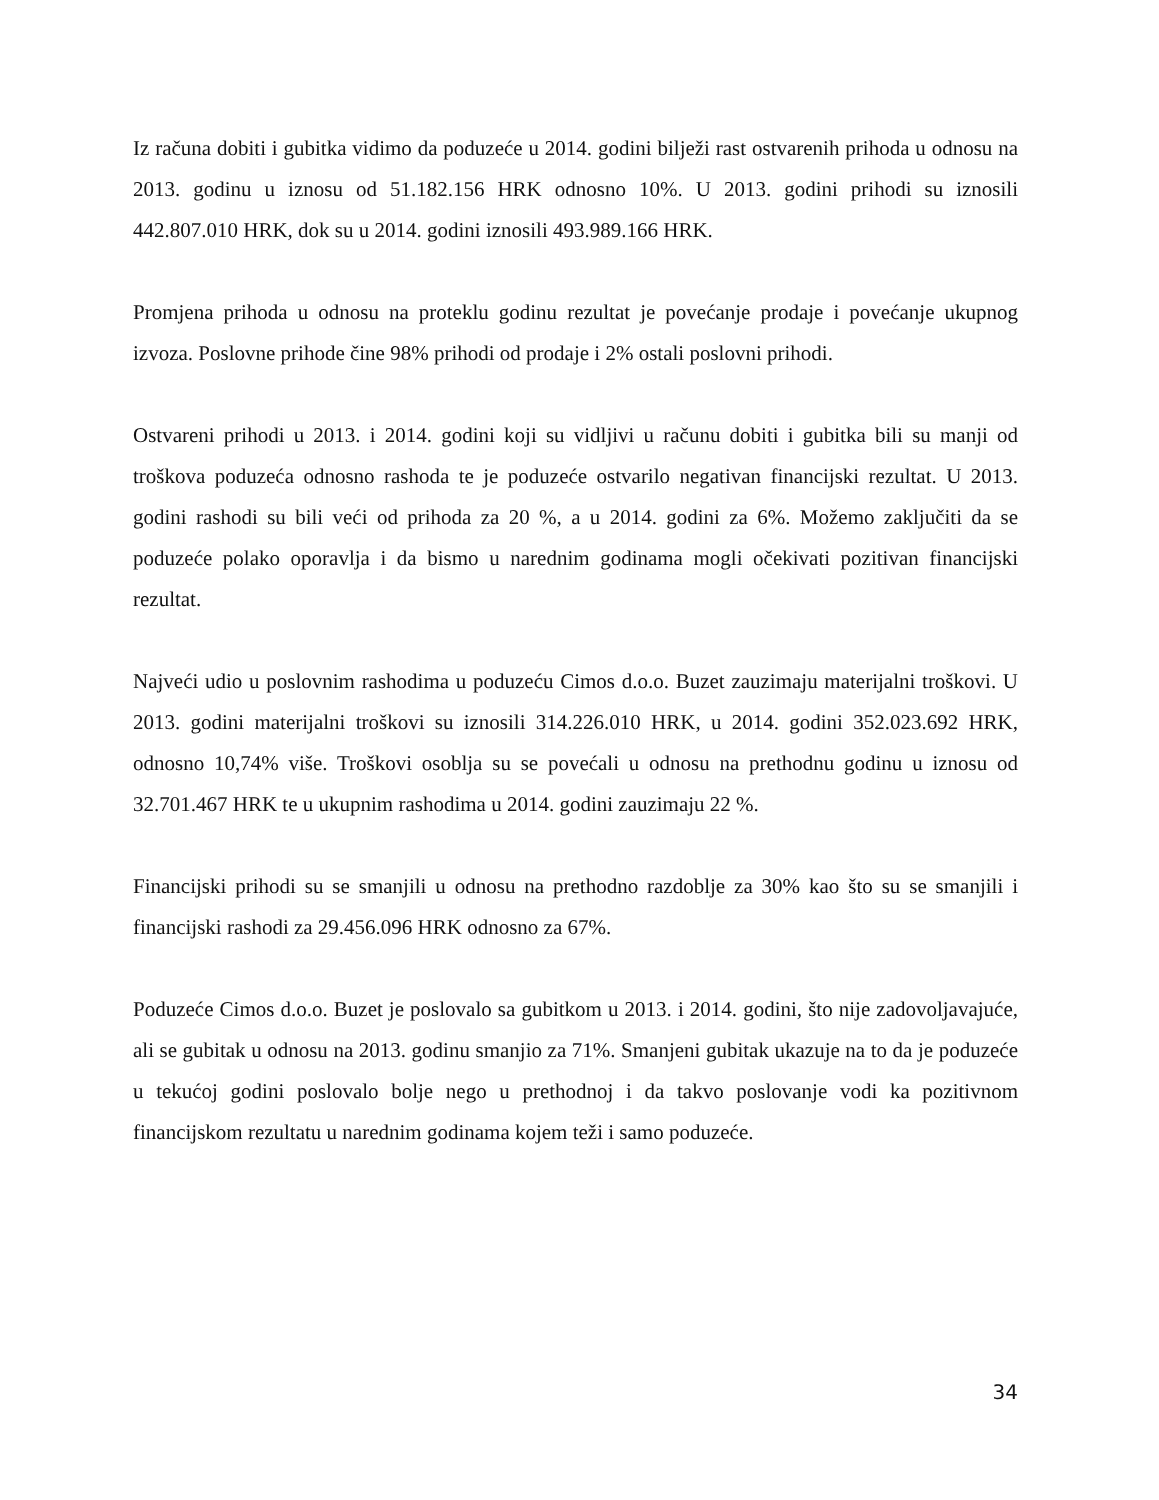Iz računa dobiti i gubitka vidimo da poduzeće u 2014. godini bilježi rast ostvarenih prihoda u odnosu na 2013. godinu u iznosu od 51.182.156 HRK odnosno 10%. U 2013. godini prihodi su iznosili 442.807.010 HRK, dok su u 2014. godini iznosili 493.989.166 HRK.
Promjena prihoda u odnosu na proteklu godinu rezultat je povećanje prodaje i povećanje ukupnog izvoza. Poslovne prihode čine 98% prihodi od prodaje i 2% ostali poslovni prihodi.
Ostvareni prihodi u 2013. i 2014. godini koji su vidljivi u računu dobiti i gubitka bili su manji od troškova poduzeća odnosno rashoda te je poduzeće ostvarilo negativan financijski rezultat. U 2013. godini rashodi su bili veći od prihoda za 20 %, a u 2014. godini za 6%. Možemo zaključiti da se poduzeće polako oporavlja i da bismo u narednim godinama mogli očekivati pozitivan financijski rezultat.
Najveći udio u poslovnim rashodima u poduzeću Cimos d.o.o. Buzet zauzimaju materijalni troškovi. U 2013. godini materijalni troškovi su iznosili 314.226.010 HRK, u 2014. godini 352.023.692 HRK, odnosno 10,74% više. Troškovi osoblja su se povećali u odnosu na prethodnu godinu u iznosu od 32.701.467 HRK te u ukupnim rashodima u 2014. godini zauzimaju 22 %.
Financijski prihodi su se smanjili u odnosu na prethodno razdoblje za 30% kao što su se smanjili i financijski rashodi za 29.456.096 HRK odnosno za 67%.
Poduzeće Cimos d.o.o. Buzet je poslovalo sa gubitkom u 2013. i 2014. godini, što nije zadovoljavajuće, ali se gubitak u odnosu na 2013. godinu smanjio za 71%. Smanjeni gubitak ukazuje na to da je poduzeće u tekućoj godini poslovalo bolje nego u prethodnoj i da takvo poslovanje vodi ka pozitivnom financijskom rezultatu u narednim godinama kojem teži i samo poduzeće.
34